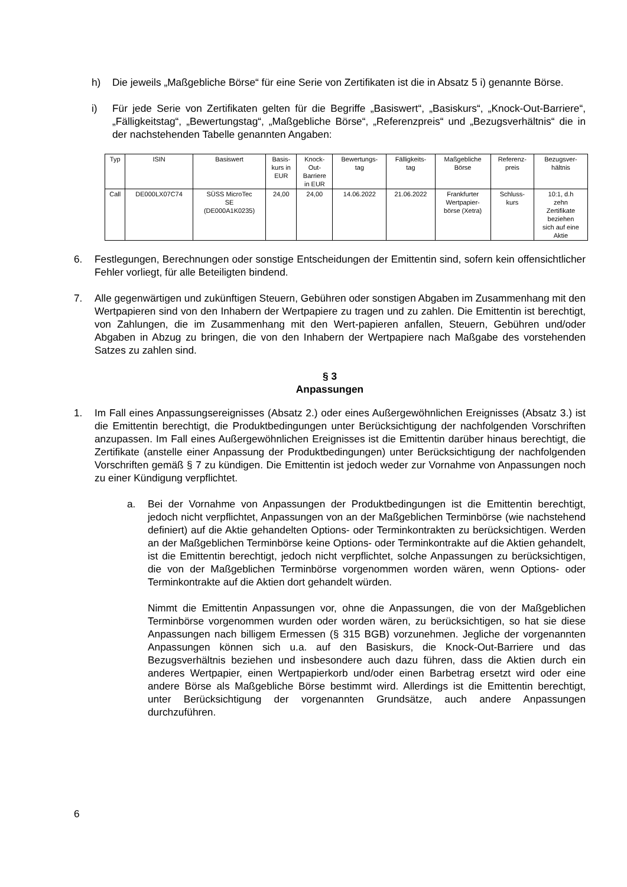h) Die jeweils „Maßgebliche Börse“ für eine Serie von Zertifikaten ist die in Absatz 5 i) genannte Börse.
i) Für jede Serie von Zertifikaten gelten für die Begriffe „Basiswert“, „Basiskurs“, „Knock-Out-Barriere“, „Fälligkeitstag“, „Bewertungstag“, „Maßgebliche Börse“, „Referenzpreis“ und „Bezugsverhältnis“ die in der nachstehenden Tabelle genannten Angaben:
| Typ | ISIN | Basiswert | Basis- kurs in EUR | Knock- Out- Barriere in EUR | Bewertungs- tag | Fälligkeits- tag | Maßgebliche Börse | Referenz- preis | Bezugsver- hältnis |
| Call | DE000LX07C74 | SÜSS MicroTec SE (DE000A1K0235) | 24,00 | 24,00 | 14.06.2022 | 21.06.2022 | Frankfurter Wertpapier- börse (Xetra) | Schluss- kurs | 10:1, d.h zehn Zertifikate beziehen sich auf eine Aktie |
6. Festlegungen, Berechnungen oder sonstige Entscheidungen der Emittentin sind, sofern kein offensichtlicher Fehler vorliegt, für alle Beteiligten bindend.
7. Alle gegenwärtigen und zukünftigen Steuern, Gebühren oder sonstigen Abgaben im Zusammenhang mit den Wertpapieren sind von den Inhabern der Wertpapiere zu tragen und zu zahlen. Die Emittentin ist berechtigt, von Zahlungen, die im Zusammenhang mit den Wert-papieren anfallen, Steuern, Gebühren und/oder Abgaben in Abzug zu bringen, die von den Inhabern der Wertpapiere nach Maßgabe des vorstehenden Satzes zu zahlen sind.
§ 3
Anpassungen
1. Im Fall eines Anpassungsereignisses (Absatz 2.) oder eines Außergewöhnlichen Ereignisses (Absatz 3.) ist die Emittentin berechtigt, die Produktbedingungen unter Berücksichtigung der nachfolgenden Vorschriften anzupassen. Im Fall eines Außergewöhnlichen Ereignisses ist die Emittentin darüber hinaus berechtigt, die Zertifikate (anstelle einer Anpassung der Produktbedingungen) unter Berücksichtigung der nachfolgenden Vorschriften gemäß § 7 zu kündigen. Die Emittentin ist jedoch weder zur Vornahme von Anpassungen noch zu einer Kündigung verpflichtet.
a. Bei der Vornahme von Anpassungen der Produktbedingungen ist die Emittentin berechtigt, jedoch nicht verpflichtet, Anpassungen von an der Maßgeblichen Terminbörse (wie nachstehend definiert) auf die Aktie gehandelten Options- oder Terminkontrakten zu berücksichtigen. Werden an der Maßgeblichen Terminbörse keine Options- oder Terminkontrakte auf die Aktien gehandelt, ist die Emittentin berechtigt, jedoch nicht verpflichtet, solche Anpassungen zu berücksichtigen, die von der Maßgeblichen Terminbörse vorgenommen worden wären, wenn Options- oder Terminkontrakte auf die Aktien dort gehandelt würden.
Nimmt die Emittentin Anpassungen vor, ohne die Anpassungen, die von der Maßgeblichen Terminbörse vorgenommen wurden oder worden wären, zu berücksichtigen, so hat sie diese Anpassungen nach billigem Ermessen (§ 315 BGB) vorzunehmen. Jegliche der vorgenannten Anpassungen können sich u.a. auf den Basiskurs, die Knock-Out-Barriere und das Bezugsverhältnis beziehen und insbesondere auch dazu führen, dass die Aktien durch ein anderes Wertpapier, einen Wertpapierkorb und/oder einen Barbetrag ersetzt wird oder eine andere Börse als Maßgebliche Börse bestimmt wird. Allerdings ist die Emittentin berechtigt, unter Berücksichtigung der vorgenannten Grundsätze, auch andere Anpassungen durchzuführen.
6